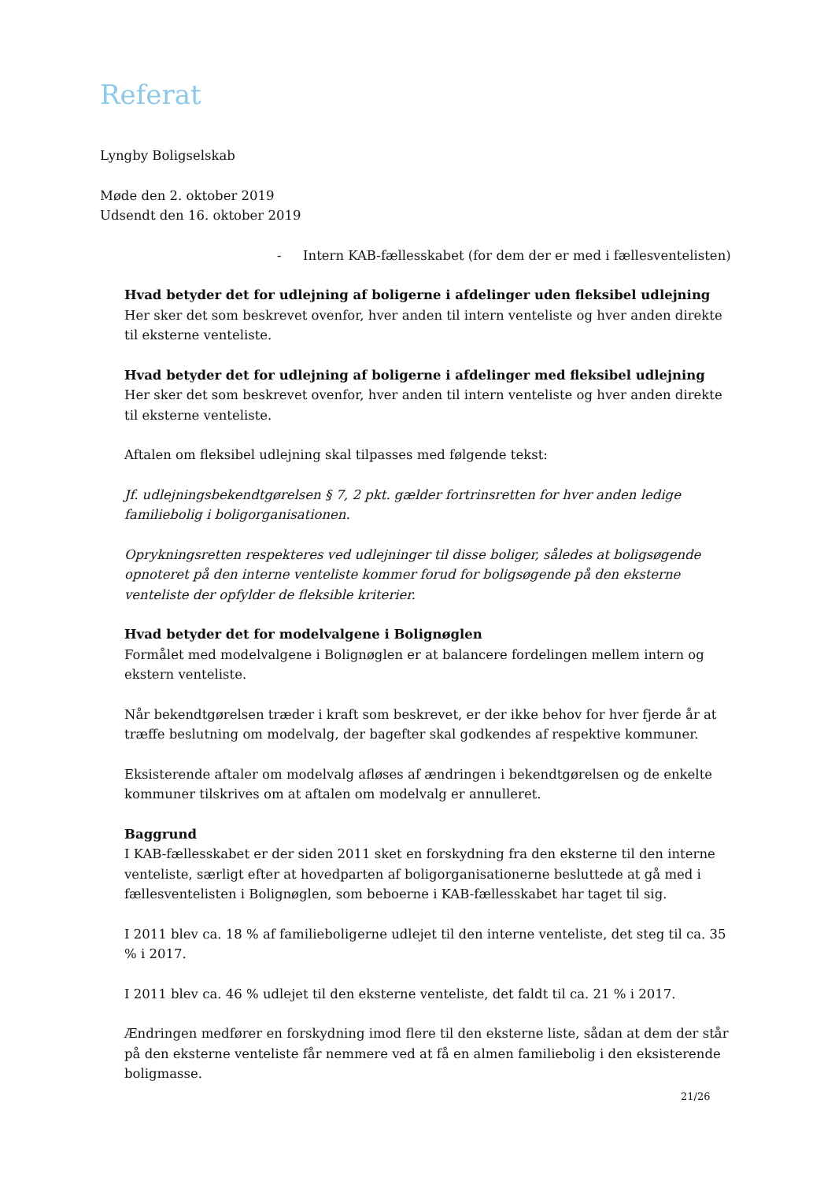Referat
Lyngby Boligselskab
Møde den 2. oktober 2019
Udsendt den 16. oktober 2019
- Intern KAB-fællesskabet (for dem der er med i fællesventelisten)
Hvad betyder det for udlejning af boligerne i afdelinger uden fleksibel udlejning
Her sker det som beskrevet ovenfor, hver anden til intern venteliste og hver anden direkte til eksterne venteliste.
Hvad betyder det for udlejning af boligerne i afdelinger med fleksibel udlejning
Her sker det som beskrevet ovenfor, hver anden til intern venteliste og hver anden direkte til eksterne venteliste.
Aftalen om fleksibel udlejning skal tilpasses med følgende tekst:
Jf. udlejningsbekendtgørelsen § 7, 2 pkt. gælder fortrinsretten for hver anden ledige familiebolig i boligorganisationen.
Oprykningsretten respekteres ved udlejninger til disse boliger, således at boligsøgende opnoteret på den interne venteliste kommer forud for boligsøgende på den eksterne venteliste der opfylder de fleksible kriterier.
Hvad betyder det for modelvalgene i Bolignøglen
Formålet med modelvalgene i Bolignøglen er at balancere fordelingen mellem intern og ekstern venteliste.
Når bekendtgørelsen træder i kraft som beskrevet, er der ikke behov for hver fjerde år at træffe beslutning om modelvalg, der bagefter skal godkendes af respektive kommuner.
Eksisterende aftaler om modelvalg afløses af ændringen i bekendtgørelsen og de enkelte kommuner tilskrives om at aftalen om modelvalg er annulleret.
Baggrund
I KAB-fællesskabet er der siden 2011 sket en forskydning fra den eksterne til den interne venteliste, særligt efter at hovedparten af boligorganisationerne besluttede at gå med i fællesventelisten i Bolignøglen, som beboerne i KAB-fællesskabet har taget til sig.
I 2011 blev ca. 18 % af familieboligerne udlejet til den interne venteliste, det steg til ca. 35 % i 2017.
I 2011 blev ca. 46 % udlejet til den eksterne venteliste, det faldt til ca. 21 % i 2017.
Ændringen medfører en forskydning imod flere til den eksterne liste, sådan at dem der står på den eksterne venteliste får nemmere ved at få en almen familiebolig i den eksisterende boligmasse.
21/26